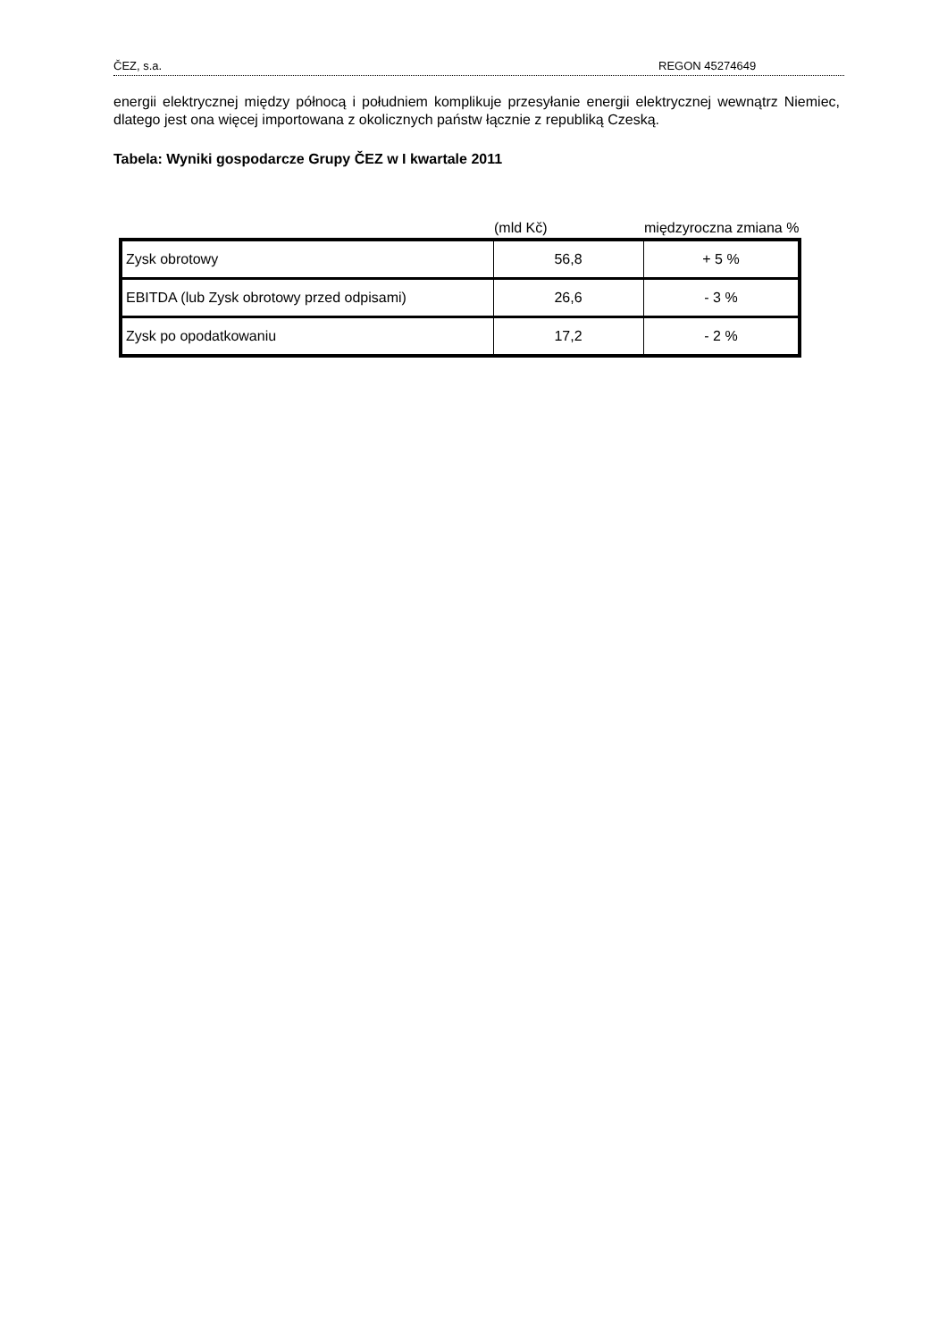ČEZ, s.a. REGON 45274649
energii elektrycznej między północą i południem komplikuje przesyłanie energii elektrycznej wewnątrz Niemiec, dlatego jest ona więcej importowana z okolicznych państw łącznie z republiką Czeską.
Tabela: Wyniki gospodarcze Grupy ČEZ w I kwartale 2011
| | (mld Kč) | międzyroczna zmiana % |
| --- | --- | --- |
| Zysk obrotowy | 56,8 | + 5 % |
| EBITDA (lub Zysk obrotowy przed odpisami) | 26,6 | - 3 % |
| Zysk po opodatkowaniu | 17,2 | - 2 % |